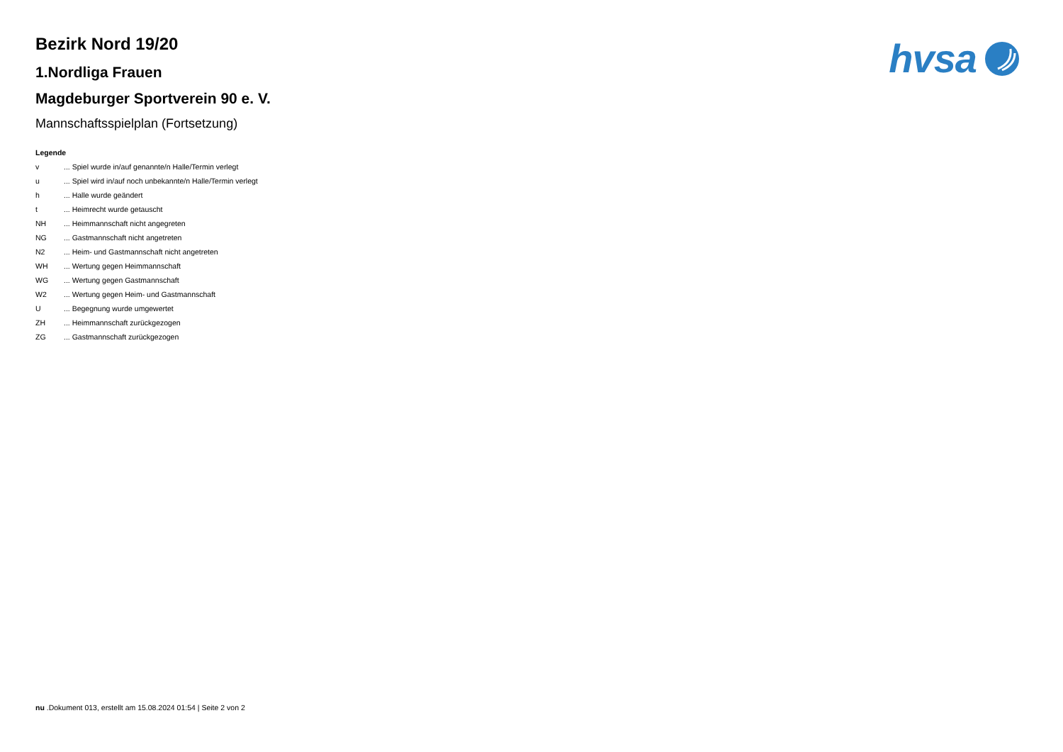hvsa
Bezirk Nord 19/20
1.Nordliga Frauen
Magdeburger Sportverein 90 e. V.
Mannschaftsspielplan (Fortsetzung)
Legende
v ... Spiel wurde in/auf genannte/n Halle/Termin verlegt
u ... Spiel wird in/auf noch unbekannte/n Halle/Termin verlegt
h ... Halle wurde geändert
t ... Heimrecht wurde getauscht
NH ... Heimmannschaft nicht angegreten
NG ... Gastmannschaft nicht angetreten
N2 ... Heim- und Gastmannschaft nicht angetreten
WH ... Wertung gegen Heimmannschaft
WG ... Wertung gegen Gastmannschaft
W2 ... Wertung gegen Heim- und Gastmannschaft
U ... Begegnung wurde umgewertet
ZH ... Heimmannschaft zurückgezogen
ZG ... Gastmannschaft zurückgezogen
nu .Dokument 013, erstellt am 15.08.2024 01:54 | Seite 2 von 2